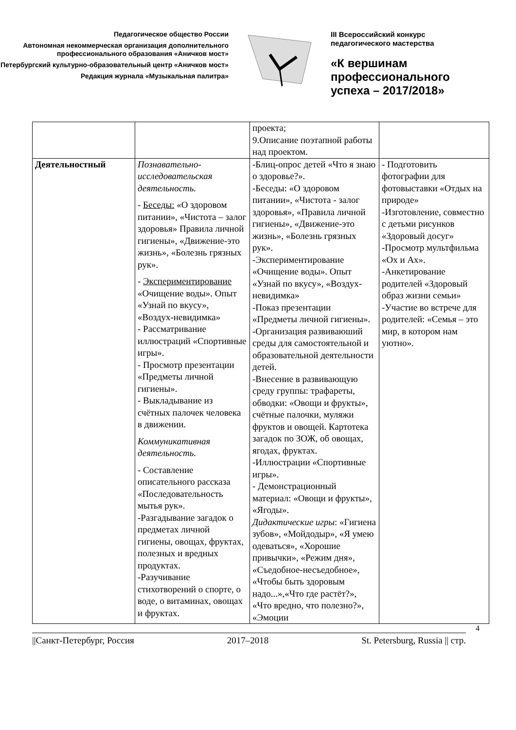Педагогическое общество России
Автономная некоммерческая организация дополнительного профессионального образования «Аничков мост»
Петербургский культурно-образовательный центр «Аничков мост»
Редакция журнала «Музыкальная палитра»
III Всероссийский конкурс
педагогического мастерства
«К вершинам
профессионального
успеха – 2017/2018»
| | | проекта; 9.Описание поэтапной работы над проектом. | |
| Деятельностный | Познавательно-исследовательская деятельность. - Беседы: «О здоровом питании», «Чистота – залог здоровья» Правила личной гигиены», «Движение-это жизнь», «Болезнь грязных рук». - Экспериментирование «Очищение воды». Опыт «Узнай по вкусу», «Воздух-невидимка» - Рассматривание иллюстраций «Спортивные игры». - Просмотр презентации «Предметы личной гигиены». - Выкладывание из счётных палочек человека в движении. Коммуникативная деятельность. - Составление описательного рассказа «Последовательность мытья рук». -Разгадывание загадок о предметах личной гигиены, овощах, фруктах, полезных и вредных продуктах. -Разучивание стихотворений о спорте, о воде, о витаминах, овощах и фруктах. | -Блиц-опрос детей «Что я знаю о здоровье?». -Беседы: «О здоровом питании», «Чистота - залог здоровья», «Правила личной гигиены», «Движение-это жизнь», «Болезнь грязных рук». -Экспериментирование «Очищение воды». Опыт «Узнай по вкусу», «Воздух-невидимка» -Показ презентации «Предметы личной гигиены». -Организация развиваюший среды для самостоятельной и образовательной деятельности детей. -Внесение в развивающую среду группы: трафареты, обводки: «Овощи и фрукты», счётные палочки, муляжи фруктов и овощей. Картотека загадок по ЗОЖ, об овощах, ягодах, фруктах. -Иллюстрации «Спортивные игры». - Демонстрационный материал: «Овощи и фрукты», «Ягоды». Дидактические игры : «Гигиена зубов», «Мойдодыр», «Я умею одеваться», «Хорошие привычки», «Режим дня», «Съедобное-несъедобное», «Чтобы быть здоровым надо...»,«Что где растёт?», «Что вредно, что полезно?», «Эмоции | - Подготовить фотографии для фотовыставки «Отдых на природе» -Изготовление, совместно с детьми рисунков «Здоровый досуг» -Просмотр мультфильма «Ох и Ах». -Анкетирование родителей «Здоровый образ жизни семьи» -Участие во встрече для родителей: «Семья – это мир, в котором нам уютно». |
4
||Санкт-Петербург, Россия 2017–2018 St. Petersburg, Russia || стр.